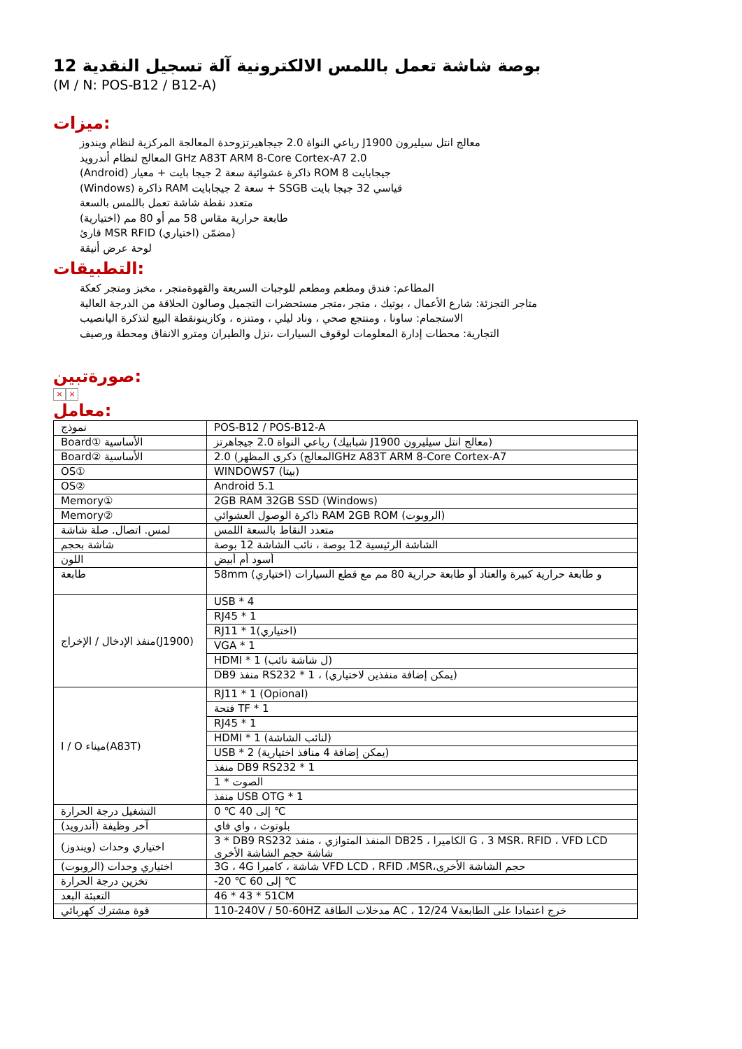بوصة شاشة تعمل باللمس الالكترونية آلة تسجيل النقدية 12
(M / N: POS-B12 / B12-A)
ميزات:
رباعي النواة 2.0 جيجاهيرتزوحدة المعالجة المركزية لنظام ويندوز J1900 معالج انتل سيليرون
المعالج لنظام أندرويد GHz A83T ARM 8-Core Cortex-A7 2.0
(Android) ذاكرة عشوائية سعة 2 جيجا بايت + معيار ROM 8 جيجابايت
(Windows) ذاكرة RAM سعة 2 جيجابايت + SSGB قياسي 32 جيجا بايت
متعدد نقطة شاشة تعمل باللمس بالسعة
طابعة حرارية مقاس 58 مم أو 80 مم (اختيارية)
قارئ MSR RFID (اختياري) مضمّن)
لوحة عرض أنيقة
التطبيقات:
المطاعم: فندق ومطعم ومطعم للوجبات السريعة والقهوةمتجر ، مخبز ومتجر كعكة
متاجر التجزئة: شارع الأعمال ، بوتيك ، متجر ،متجر مستحضرات التجميل وصالون الحلاقة من الدرجة العالية
الاستجمام: ساونا ، ومنتجع صحي ، وناد ليلي ، ومتنزه ، وكازينونقطة البيع لتذكرة اليانصيب
التجارية: محطات إدارة المعلومات لوقوف السيارات ،نزل والطيران ومترو الانفاق ومحطة ورصيف
صورةتبين:
× ×
معامل:
| نموذج | POS-B12 / POS-B12-A |
| Board① الأساسية | رباعي النواة 2.0 جيجاهرتز (شبابيك J1900 معالج انتل سيليرون) |
| Board② الأساسية | المعالج) ذكرى المظهر) 2.0GHz A83T ARM 8-Core Cortex-A7 |
| OS① | WINDOWS7 (بيتا) |
| OS② | Android 5.1 |
| Memory① | 2GB RAM 32GB SSD (Windows) |
| Memory② | ذاكرة الوصول العشوائي RAM 2GB ROM (الروبوت) |
| لمس. اتصال. صلة شاشة | متعدد النقاط بالسعة اللمس |
| شاشة بحجم | الشاشة الرئيسية 12 بوصة ، نائب الشاشة 12 بوصة |
| اللون | أسود أم أبيض |
| طابعة | 58mm (اختياري) و طابعة حرارية كبيرة والعتاد أو طابعة حرارية 80 مم مع قطع السيارات |
| منفذ الإدخال / الإخراج(J1900) | USB * 4 |
| | RJ45 * 1 |
| | RJ11 * 1(اختياري) |
| | VGA * 1 |
| | HDMI * 1 (ل شاشة نائب) |
| | DB9 منفذ RS232 * 1 ، (يمكن إضافة منفذين لاختياري) |
| I / O ميناء(A83T) | RJ11 * 1 (Opional) |
| | فتحة TF * 1 |
| | RJ45 * 1 |
| | HDMI * 1 (لنائب الشاشة) |
| | USB * 2 (يمكن إضافة 4 منافذ اختيارية) |
| | منفذ DB9 RS232 * 1 |
| | الصوت * 1 |
| | منفذ USB OTG * 1 |
| التشغيل درجة الحرارة | 0 ℃ إلى 40 ℃ |
| آخر وظيفة (أندرويد) | بلوتوث ، واي فاي |
| اختياري وحدات (ويندوز) | 3 * DB9 RS232 المنفذ المتوازي ، منفذ DB25 ، الكاميرا G ، 3 MSR، RFID ، VFD LCD شاشة حجم الشاشة الأخرى |
| اختياري وحدات (الروبوت) | 3G ، 4G شاشة ، كاميرا VFD LCD ، RFID ،MSR،حجم الشاشة الأخرى |
| تخزين درجة الحرارة | -20 ℃ إلى 60 ℃ |
| التعبئة البعد | 46 * 43 * 51CM |
| قوة مشترك كهربائي | 110-240V / 50-60HZ مدخلات الطاقة AC ، 12/24 Vخرج اعتمادا على الطابعة |